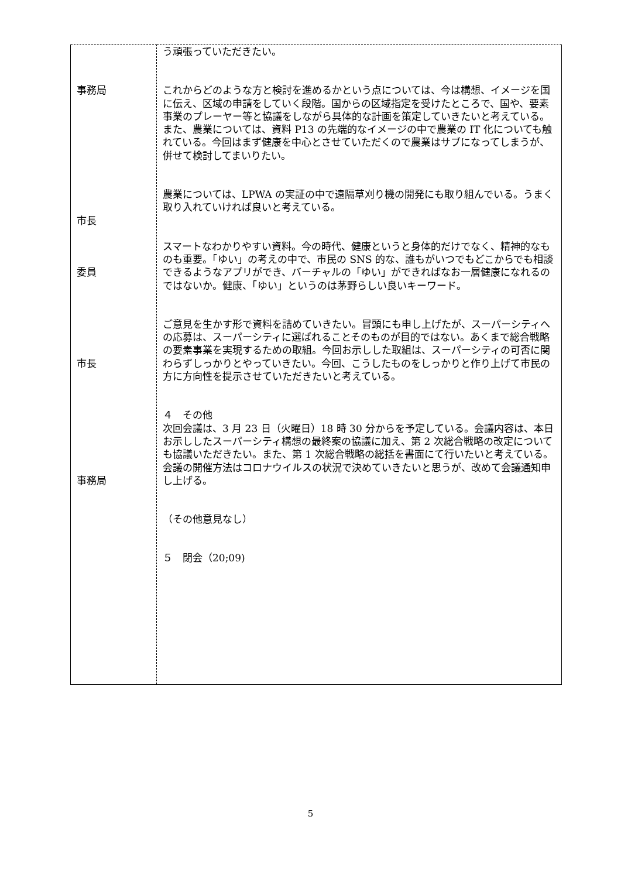| 事務局 市長 委員 市長 事務局 | う頑張っていただきたい。 これからどのような方と検討を進めるかという点については、今は構想、イメージを国に伝え、区域の申請をしていく段階。国からの区域指定を受けたところで、国や、要素事業のプレーヤー等と協議をしながら具体的な計画を策定していきたいと考えている。 また、農業については、資料 P13 の先端的なイメージの中で農業の IT 化についても触れている。今回はまず健康を中心とさせていただくので農業はサブになってしまうが、併せて検討してまいりたい。 農業については、LPWA の実証の中で遠隔草刈り機の開発にも取り組んでいる。うまく取り入れていければ良いと考えている。 スマートなわかりやすい資料。今の時代、健康というと身体的だけでなく、精神的なものも重要。「ゆい」の考えの中で、市民の SNS 的な、誰もがいつでもどこからでも相談できるようなアプリができ、バーチャルの「ゆい」ができればなお一層健康になれるのではないか。健康、「ゆい」というのは茅野らしい良いキーワード。 ご意見を生かす形で資料を詰めていきたい。冒頭にも申し上げたが、スーパーシティへの応募は、スーパーシティに選ばれることそのものが目的ではない。あくまで総合戦略の要素事業を実現するための取組。今回お示しした取組は、スーパーシティの可否に関わらずしっかりとやっていきたい。今回、こうしたものをしっかりと作り上げて市民の方に方向性を提示させていただきたいと考えている。 ４ その他 次回会議は、3 月 23 日（火曜日）18 時 30 分からを予定している。会議内容は、本日お示ししたスーパーシティ構想の最終案の協議に加え、第 2 次総合戦略の改定についても協議いただきたい。また、第 1 次総合戦略の総括を書面にて行いたいと考えている。会議の開催方法はコロナウイルスの状況で決めていきたいと思うが、改めて会議通知申し上げる。 （その他意見なし） ５ 閉会（20;09) |
5